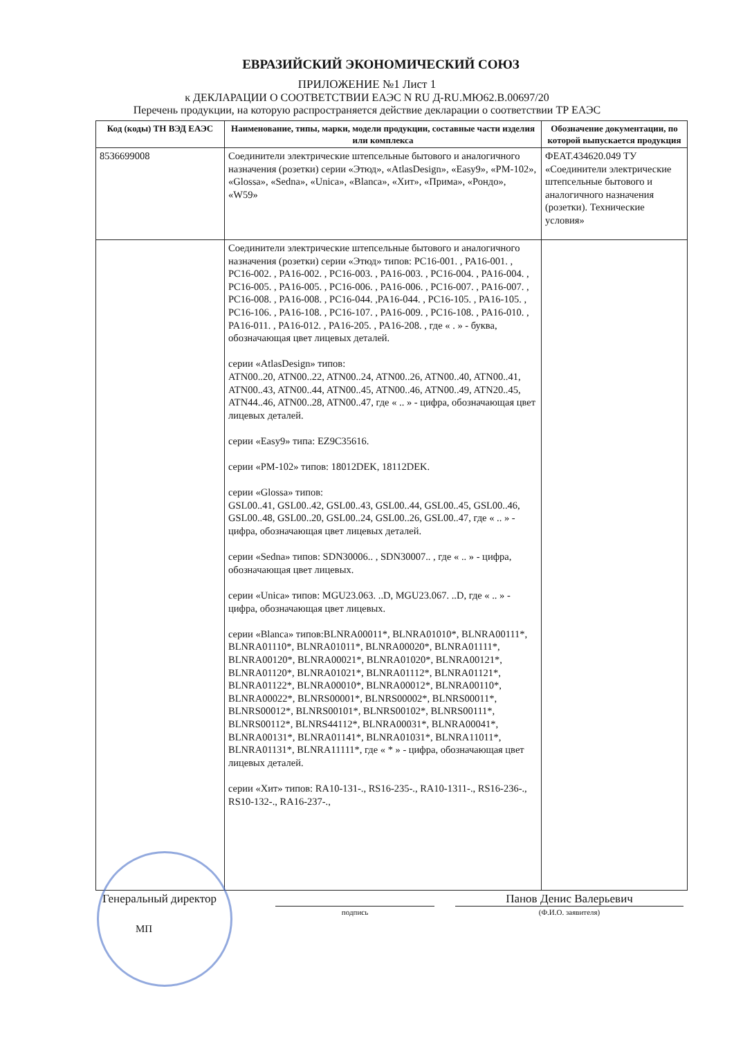ЕВРАЗИЙСКИЙ ЭКОНОМИЧЕСКИЙ СОЮЗ
ПРИЛОЖЕНИЕ №1 Лист 1
к ДЕКЛАРАЦИИ О СООТВЕТСТВИИ ЕАЭС N RU Д-RU.МЮ62.В.00697/20
Перечень продукции, на которую распространяется действие декларации о соответствии ТР ЕАЭС
| Код (коды) ТН ВЭД ЕАЭС | Наименование, типы, марки, модели продукции, составные части изделия или комплекса | Обозначение документации, по которой выпускается продукция |
| --- | --- | --- |
| 8536699008 | Соединители электрические штепсельные бытового и аналогичного назначения (розетки) серии «Этюд», «AtlasDesign», «Easy9», «PM-102», «Glossa», «Sedna», «Unica», «Blanca», «Хит», «Прима», «Рондо», «W59» | ФЕАТ.434620.049 ТУ «Соединители электрические штепсельные бытового и аналогичного назначения (розетки). Технические условия» |
| | Соединители электрические штепсельные бытового и аналогичного назначения (розетки) серии «Этюд» типов: PC16-001. , PA16-001. , PC16-002. , PA16-002. , PC16-003. , PA16-003. , PC16-004. , PA16-004. , PC16-005. , PA16-005. , PC16-006. , PA16-006. , PC16-007. , PA16-007. , PC16-008. , PA16-008. , PC16-044. ,PA16-044. , PC16-105. , PA16-105. , PC16-106. , PA16-108. , PC16-107. , PA16-009. , PC16-108. , PA16-010. , PA16-011. , PA16-012. , PA16-205. , PA16-208. , где « . » - буква, обозначающая цвет лицевых деталей. серии «AtlasDesign» типов: ATN00..20, ATN00..22, ATN00..24, ATN00..26, ATN00..40, ATN00..41, ATN00..43, ATN00..44, ATN00..45, ATN00..46, ATN00..49, ATN20..45, ATN44..46, ATN00..28, ATN00..47, где « .. » - цифра, обозначающая цвет лицевых деталей. серии «Easy9» типа: EZ9C35616. серии «PM-102» типов: 18012DEK, 18112DEK. серии «Glossa» типов: GSL00..41, GSL00..42, GSL00..43, GSL00..44, GSL00..45, GSL00..46, GSL00..48, GSL00..20, GSL00..24, GSL00..26, GSL00..47, где « .. » - цифра, обозначающая цвет лицевых деталей. серии «Sedna» типов: SDN30006.. , SDN30007.. , где « .. » - цифра, обозначающая цвет лицевых. серии «Unica» типов: MGU23.063. ..D, MGU23.067. ..D, где « .. » - цифра, обозначающая цвет лицевых. серии «Blanca» типов:BLNRA00011*, BLNRA01010*, BLNRA00111*, BLNRA01110*, BLNRA01011*, BLNRA00020*, BLNRA01111*, BLNRA00120*, BLNRA00021*, BLNRA01020*, BLNRA00121*, BLNRA01120*, BLNRA01021*, BLNRA01112*, BLNRA01121*, BLNRA01122*, BLNRA00010*, BLNRA00012*, BLNRA00110*, BLNRA00022*, BLNRS00001*, BLNRS00002*, BLNRS00011*, BLNRS00012*, BLNRS00101*, BLNRS00102*, BLNRS00111*, BLNRS00112*, BLNRS44112*, BLNRA00031*, BLNRA00041*, BLNRA00131*, BLNRA01141*, BLNRA01031*, BLNRA11011*, BLNRA01131*, BLNRA11111*, где « * » - цифра, обозначающая цвет лицевых деталей. серии «Хит» типов: RA10-131-., RS16-235-., RA10-1311-., RS16-236-., RS10-132-., RA16-237-., | |
Генеральный директор Панов Денис Валерьевич
подпись (Ф.И.О. заявителя)
МП